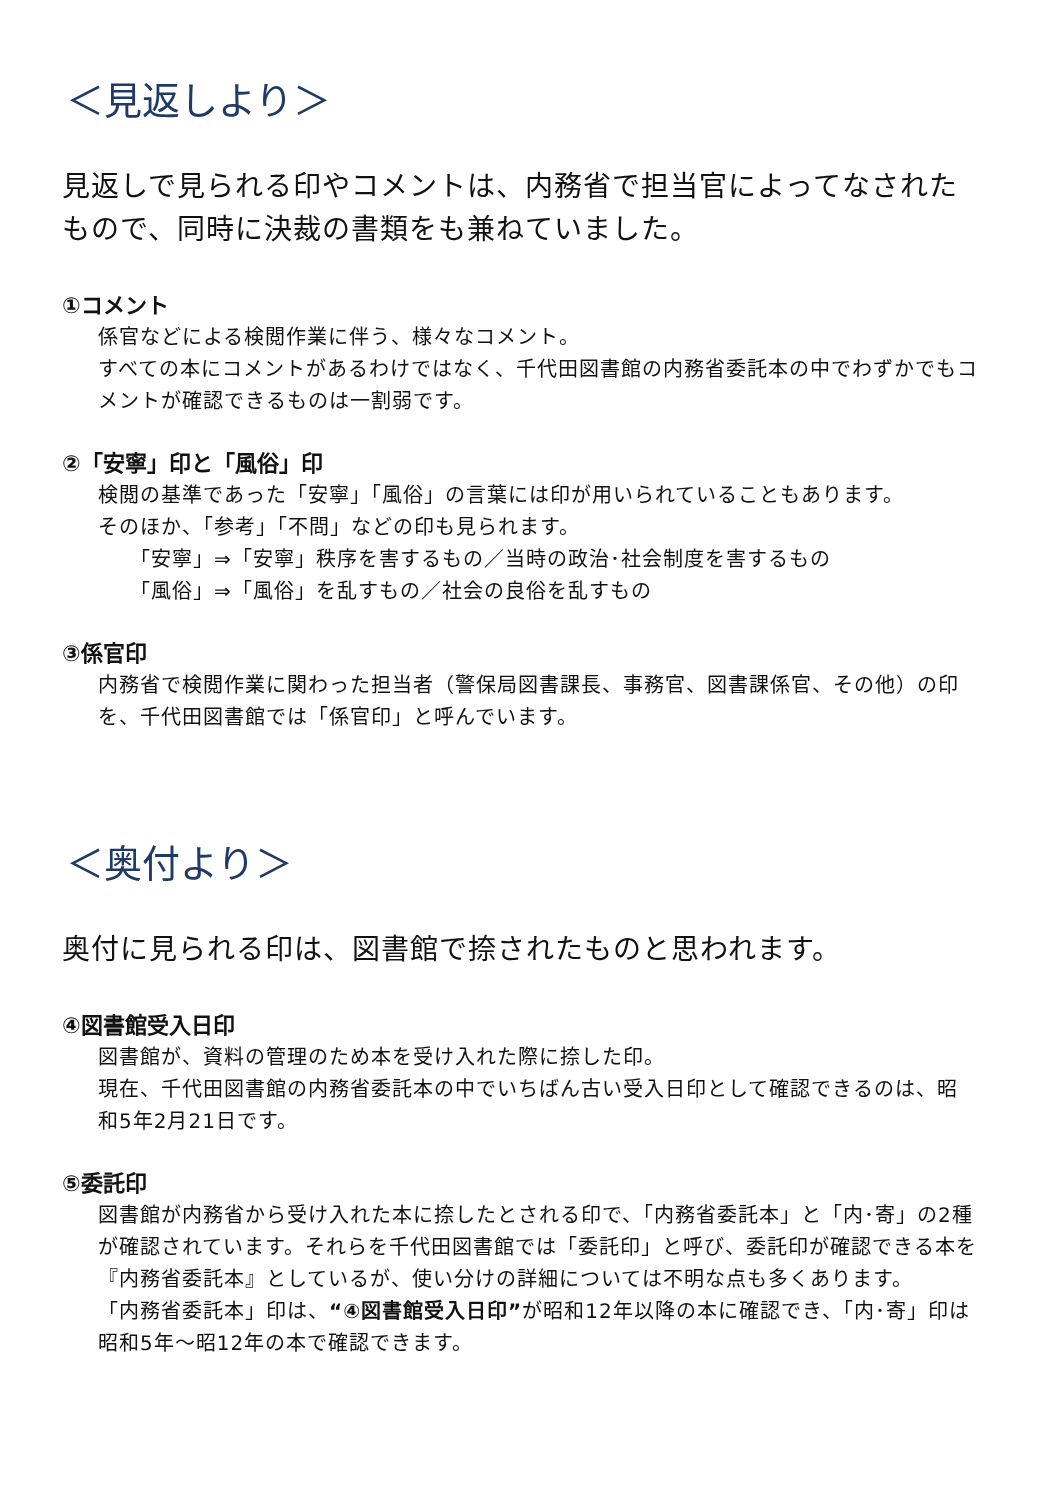＜見返しより＞
見返しで見られる印やコメントは、内務省で担当官によってなされたもので、同時に決裁の書類をも兼ねていました。
①コメント
係官などによる検閲作業に伴う、様々なコメント。
すべての本にコメントがあるわけではなく、千代田図書館の内務省委託本の中でわずかでもコメントが確認できるものは一割弱です。
②「安寧」印と「風俗」印
検閲の基準であった「安寧」「風俗」の言葉には印が用いられていることもあります。
そのほか、「参考」「不問」などの印も見られます。
「安寧」⇒「安寧」秩序を害するもの／当時の政治･社会制度を害するもの
「風俗」⇒「風俗」を乱すもの／社会の良俗を乱すもの
③係官印
内務省で検閲作業に関わった担当者（警保局図書課長、事務官、図書課係官、その他）の印を、千代田図書館では「係官印」と呼んでいます。
＜奥付より＞
奥付に見られる印は、図書館で捺されたものと思われます。
④図書館受入日印
図書館が、資料の管理のため本を受け入れた際に捺した印。
現在、千代田図書館の内務省委託本の中でいちばん古い受入日印として確認できるのは、昭和5年2月21日です。
⑤委託印
図書館が内務省から受け入れた本に捺したとされる印で、「内務省委託本」と「内･寄」の2種が確認されています。それらを千代田図書館では「委託印」と呼び、委託印が確認できる本を『内務省委託本』としているが、使い分けの詳細については不明な点も多くあります。
「内務省委託本」印は、“④図書館受入日印”が昭和12年以降の本に確認でき、「内･寄」印は昭和5年～昭12年の本で確認できます。